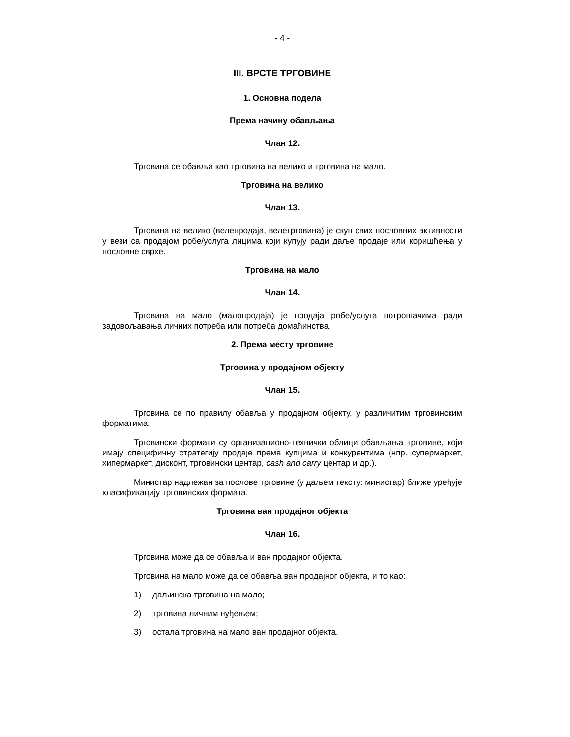- 4 -
III. ВРСТЕ ТРГОВИНЕ
1. Основна подела
Према начину обављања
Члан 12.
Трговина се обавља као трговина на велико и трговина на мало.
Трговина на велико
Члан 13.
Трговина на велико (велепродаја, велетрговина) је скуп свих пословних активности у вези са продајом робе/услуга лицима који купују ради даље продаје или коришћења у пословне сврхе.
Трговина на мало
Члан 14.
Трговина на мало (малопродаја) је продаја робе/услуга потрошачима ради задовољавања личних потреба или потреба домаћинства.
2. Према месту трговине
Трговина у продајном објекту
Члан 15.
Трговина се по правилу обавља у продајном објекту, у различитим трговинским форматима.
Трговински формати су организационо-технички облици обављања трговине, који имају специфичну стратегију продаје према купцима и конкурентима (нпр. супермаркет, хипермаркет, дисконт, трговински центар, cash and carry центар и др.).
Министар надлежан за послове трговине (у даљем тексту: министар) ближе уређује класификацију трговинских формата.
Трговина ван продајног објекта
Члан 16.
Трговина може да се обавља и ван продајног објекта.
Трговина на мало може да се обавља ван продајног објекта, и то као:
1) даљинска трговина на мало;
2) трговина личним нуђењем;
3) остала трговина на мало ван продајног објекта.